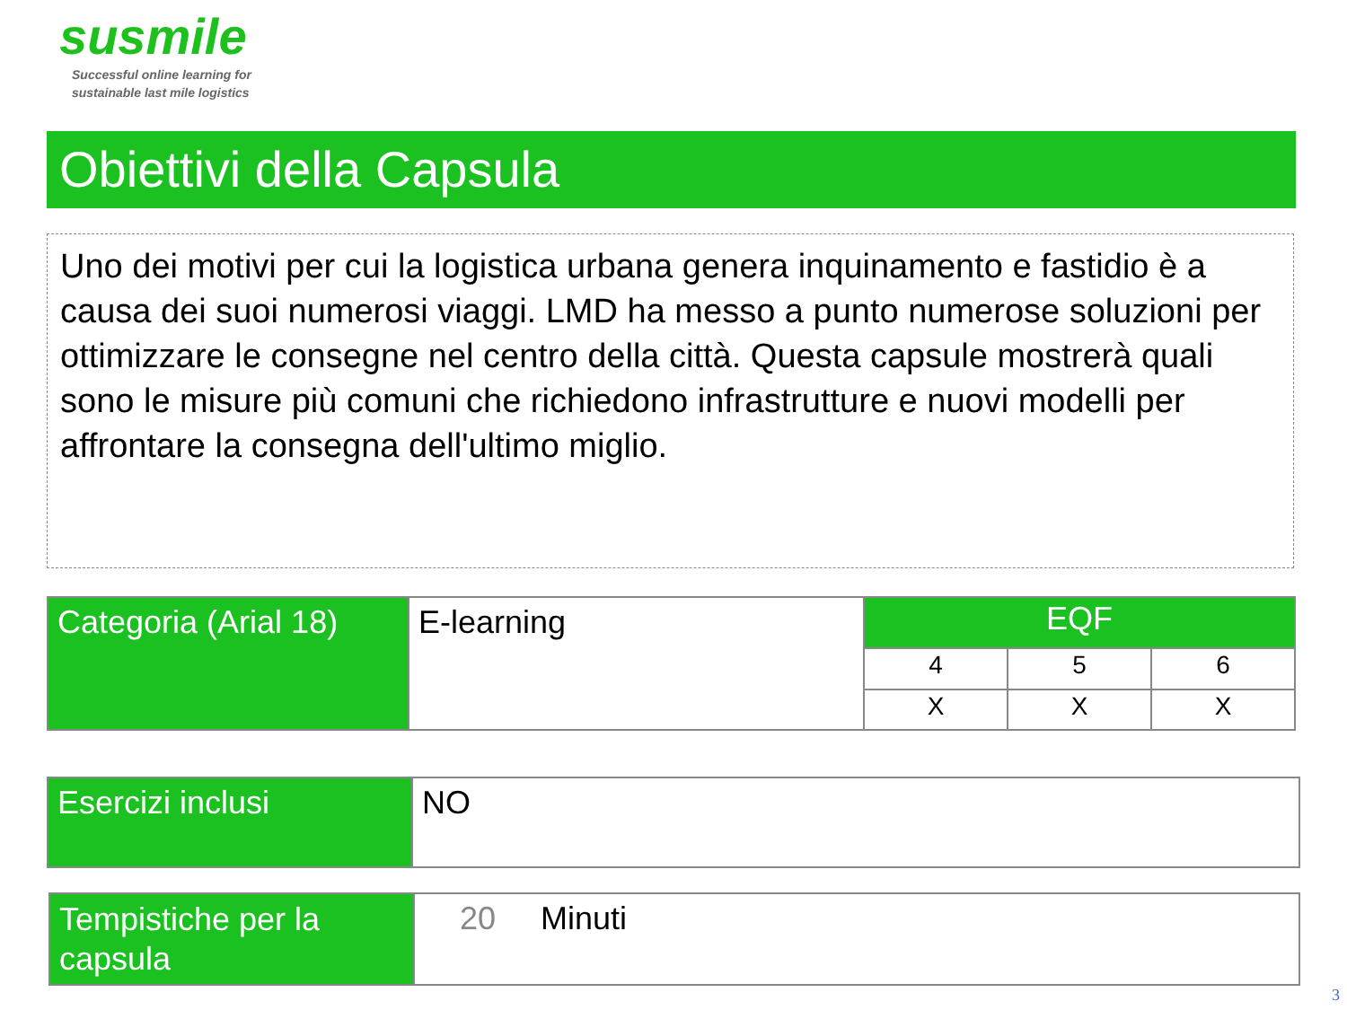susmile
Successful online learning for
sustainable last mile logistics
Obiettivi della Capsula
Uno dei motivi per cui la logistica urbana genera inquinamento e fastidio è a causa dei suoi numerosi viaggi. LMD ha messo a punto numerose soluzioni per ottimizzare le consegne nel centro della città. Questa capsule mostrerà quali sono le misure più comuni che richiedono infrastrutture e nuovi modelli per affrontare la consegna dell'ultimo miglio.
| Categoria (Arial 18) | E-learning | EQF | | |
| | | 4 | 5 | 6 |
| | | X | X | X |
| Esercizi inclusi | NO |
| Tempistiche per la capsula | 20 Minuti |
3